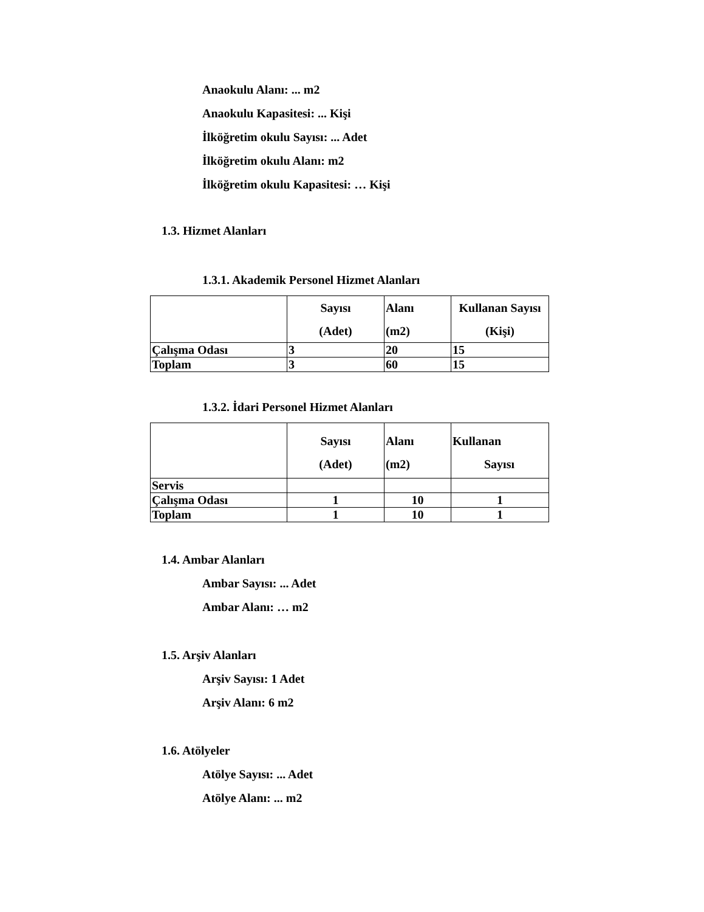Anaokulu Alanı: ... m2
Anaokulu Kapasitesi: ... Kişi
İlköğretim okulu Sayısı: ... Adet
İlköğretim okulu Alanı: m2
İlköğretim okulu Kapasitesi: … Kişi
1.3. Hizmet Alanları
1.3.1. Akademik Personel Hizmet Alanları
| | Sayısı (Adet) | Alanı (m2) | Kullanan Sayısı (Kişi) |
| Çalışma Odası | 3 | 20 | 15 |
| Toplam | 3 | 60 | 15 |
1.3.2. İdari Personel Hizmet Alanları
| | Sayısı (Adet) | Alanı (m2) | Kullanan Sayısı |
| Servis | | | |
| Çalışma Odası | 1 | 10 | 1 |
| Toplam | 1 | 10 | 1 |
1.4. Ambar Alanları
Ambar Sayısı: ... Adet
Ambar Alanı: … m2
1.5. Arşiv Alanları
Arşiv Sayısı: 1 Adet
Arşiv Alanı: 6 m2
1.6. Atölyeler
Atölye Sayısı: ... Adet
Atölye Alanı: ... m2